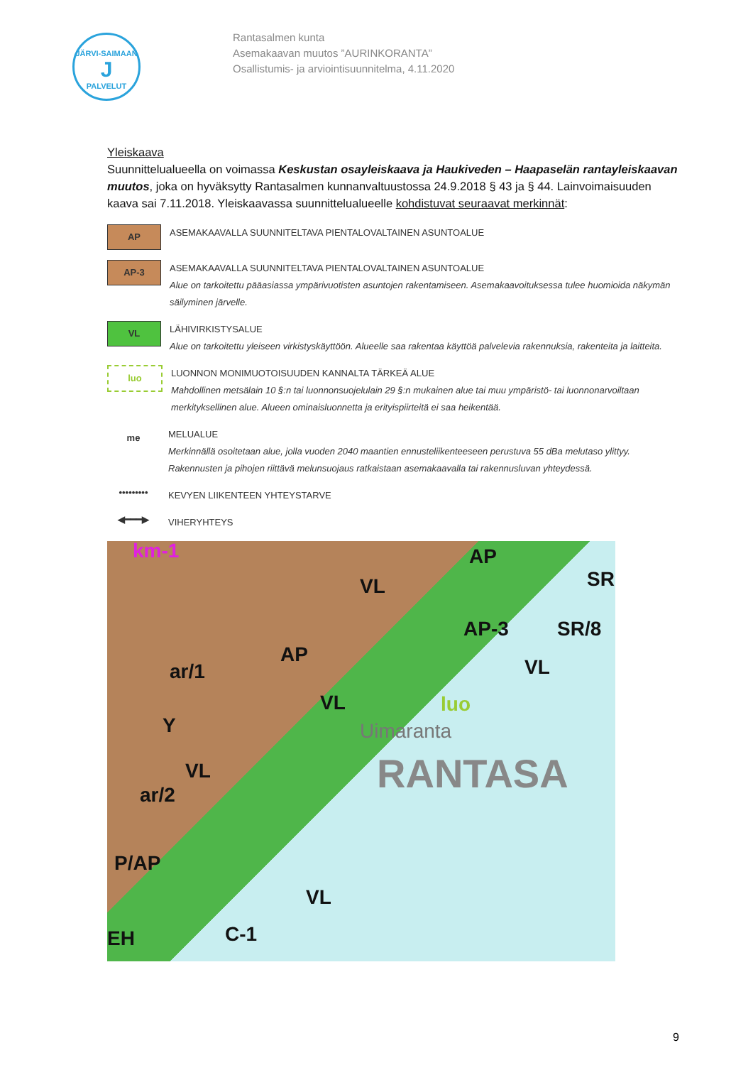JÄRVI-SAIMAAN
J
PALVELUT
Rantasalmen kunta
Asemakaavan muutos ”AURINKORANTA”
Osallistumis- ja arviointisuunnitelma, 4.11.2020
Yleiskaava
Suunnittelualueella on voimassa Keskustan osayleiskaava ja Haukiveden – Haapaselän rantayleiskaavan muutos, joka on hyväksytty Rantasalmen kunnanvaltuustossa 24.9.2018 § 43 ja § 44. Lainvoimaisuuden kaava sai 7.11.2018. Yleiskaavassa suunnittelualueelle kohdistuvat seuraavat merkinnät:
AP
ASEMAKAAVALLA SUUNNITELTAVA PIENTALOVALTAINEN ASUNTOALUE
AP-3
ASEMAKAAVALLA SUUNNITELTAVA PIENTALOVALTAINEN ASUNTOALUE
Alue on tarkoitettu pääasiassa ympärivuotisten asuntojen rakentamiseen. Asemakaavoituksessa tulee huomioida näkymän säilyminen järvelle.
VL
LÄHIVIRKISTYSALUE
Alue on tarkoitettu yleiseen virkistyskäyttöön. Alueelle saa rakentaa käyttöä palvelevia rakennuksia, rakenteita ja laitteita.
luo
LUONNON MONIMUOTOISUUDEN KANNALTA TÄRKEÄ ALUE
Mahdollinen metsälain 10 §:n tai luonnonsuojelulain 29 §:n mukainen alue tai muu ympäristö- tai luonnonarvoiltaan merkityksellinen alue. Alueen ominaisluonnetta ja erityispiirteitä ei saa heikentää.
me
MELUALUE
Merkinnällä osoitetaan alue, jolla vuoden 2040 maantien ennusteliikenteeseen perustuva 55 dBa melutaso ylittyy. Rakennusten ja pihojen riittävä melunsuojaus ratkaistaan asemakaavalla tai rakennusluvan yhteydessä.
•••••••••
KEVYEN LIIKENTEEN YHTEYSTARVE
◀━━━▶
VIHERYHTEYS
km-1 AP
SR VL
AP-3 SR/8
AP
VL ar/1
VL luo
Uimaranta Y
VL RANTASA ar/2
P/AP
VL
C-1 EH
9